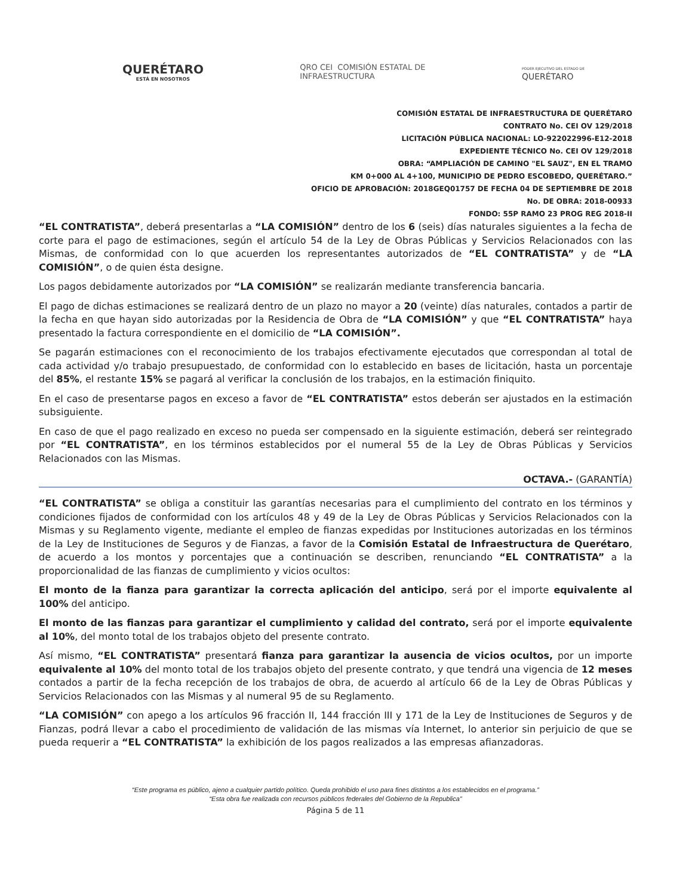QUERÉTARO
ESTÁ EN NOSOTROS
QRO CEI COMISIÓN ESTATAL DE
INFRAESTRUCTURA
PODER EJECUTIVO DEL ESTADO DE
QUERÉTARO
COMISIÓN ESTATAL DE INFRAESTRUCTURA DE QUERÉTARO
CONTRATO No. CEI OV 129/2018
LICITACIÓN PÚBLICA NACIONAL: LO-922022996-E12-2018
EXPEDIENTE TÉCNICO No. CEI OV 129/2018
OBRA: “AMPLIACIÓN DE CAMINO "EL SAUZ", EN EL TRAMO
KM 0+000 AL 4+100, MUNICIPIO DE PEDRO ESCOBEDO, QUERÉTARO.”
OFICIO DE APROBACIÓN: 2018GEQ01757 DE FECHA 04 DE SEPTIEMBRE DE 2018
No. DE OBRA: 2018-00933
FONDO: 55P RAMO 23 PROG REG 2018-II
“EL CONTRATISTA”, deberá presentarlas a “LA COMISIÓN” dentro de los 6 (seis) días naturales siguientes a la fecha de corte para el pago de estimaciones, según el artículo 54 de la Ley de Obras Públicas y Servicios Relacionados con las Mismas, de conformidad con lo que acuerden los representantes autorizados de “EL CONTRATISTA” y de “LA COMISIÓN”, o de quien ésta designe.
Los pagos debidamente autorizados por “LA COMISIÓN” se realizarán mediante transferencia bancaria.
El pago de dichas estimaciones se realizará dentro de un plazo no mayor a 20 (veinte) días naturales, contados a partir de la fecha en que hayan sido autorizadas por la Residencia de Obra de “LA COMISIÓN” y que “EL CONTRATISTA” haya presentado la factura correspondiente en el domicilio de “LA COMISIÓN”.
Se pagarán estimaciones con el reconocimiento de los trabajos efectivamente ejecutados que correspondan al total de cada actividad y/o trabajo presupuestado, de conformidad con lo establecido en bases de licitación, hasta un porcentaje del 85%, el restante 15% se pagará al verificar la conclusión de los trabajos, en la estimación finiquito.
En el caso de presentarse pagos en exceso a favor de “EL CONTRATISTA” estos deberán ser ajustados en la estimación subsiguiente.
En caso de que el pago realizado en exceso no pueda ser compensado en la siguiente estimación, deberá ser reintegrado por “EL CONTRATISTA”, en los términos establecidos por el numeral 55 de la Ley de Obras Públicas y Servicios Relacionados con las Mismas.
OCTAVA.- (GARANTÍA)
“EL CONTRATISTA” se obliga a constituir las garantías necesarias para el cumplimiento del contrato en los términos y condiciones fijados de conformidad con los artículos 48 y 49 de la Ley de Obras Públicas y Servicios Relacionados con la Mismas y su Reglamento vigente, mediante el empleo de fianzas expedidas por Instituciones autorizadas en los términos de la Ley de Instituciones de Seguros y de Fianzas, a favor de la Comisión Estatal de Infraestructura de Querétaro, de acuerdo a los montos y porcentajes que a continuación se describen, renunciando “EL CONTRATISTA” a la proporcionalidad de las fianzas de cumplimiento y vicios ocultos:
El monto de la fianza para garantizar la correcta aplicación del anticipo, será por el importe equivalente al 100% del anticipo.
El monto de las fianzas para garantizar el cumplimiento y calidad del contrato, será por el importe equivalente al 10%, del monto total de los trabajos objeto del presente contrato.
Así mismo, “EL CONTRATISTA” presentará fianza para garantizar la ausencia de vicios ocultos, por un importe equivalente al 10% del monto total de los trabajos objeto del presente contrato, y que tendrá una vigencia de 12 meses contados a partir de la fecha recepción de los trabajos de obra, de acuerdo al artículo 66 de la Ley de Obras Públicas y Servicios Relacionados con las Mismas y al numeral 95 de su Reglamento.
“LA COMISIÓN” con apego a los artículos 96 fracción II, 144 fracción III y 171 de la Ley de Instituciones de Seguros y de Fianzas, podrá llevar a cabo el procedimiento de validación de las mismas vía Internet, lo anterior sin perjuicio de que se pueda requerir a “EL CONTRATISTA” la exhibición de los pagos realizados a las empresas afianzadoras.
“Este programa es público, ajeno a cualquier partido político. Queda prohibido el uso para fines distintos a los establecidos en el programa.”
“Esta obra fue realizada con recursos públicos federales del Gobierno de la Republica”
Página 5 de 11